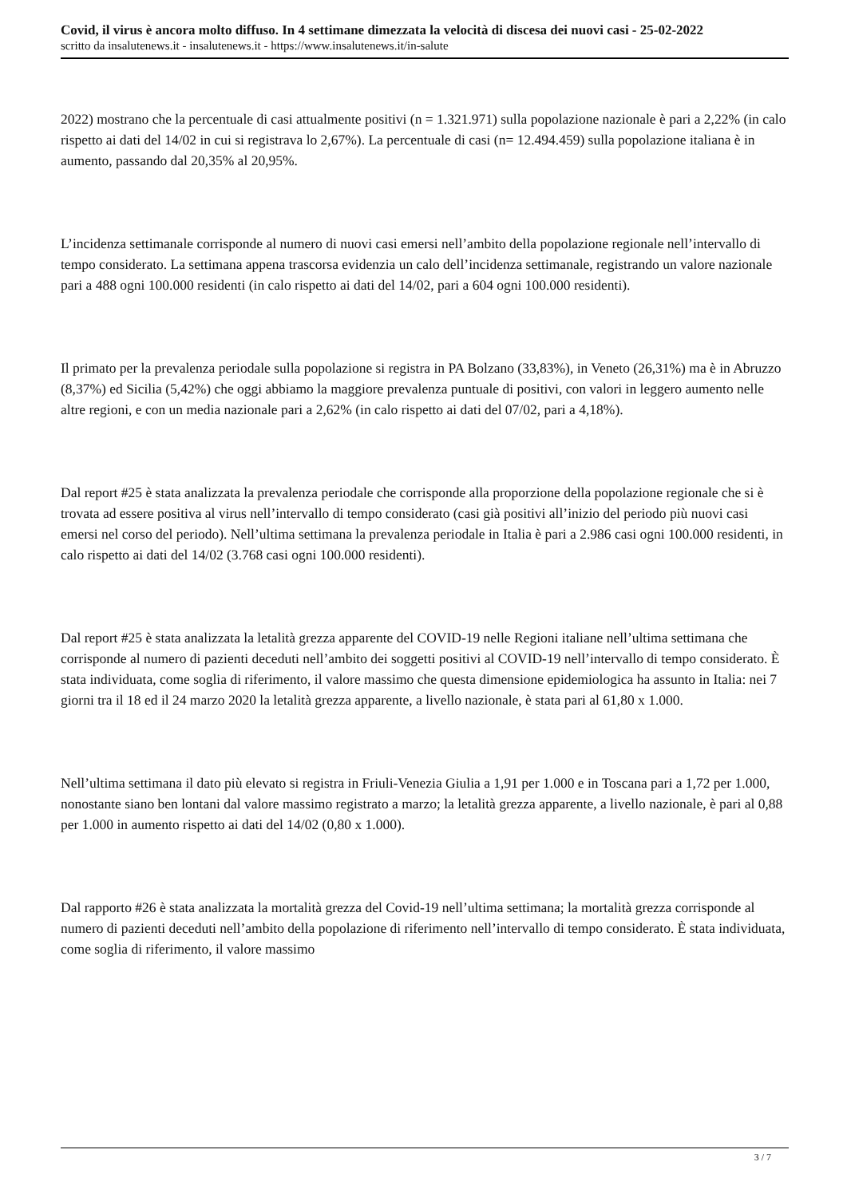Covid, il virus è ancora molto diffuso. In 4 settimane dimezzata la velocità di discesa dei nuovi casi - 25-02-2022
scritto da insalutenews.it - insalutenews.it - https://www.insalutenews.it/in-salute
2022) mostrano che la percentuale di casi attualmente positivi (n = 1.321.971) sulla popolazione nazionale è pari a 2,22% (in calo rispetto ai dati del 14/02 in cui si registrava lo 2,67%). La percentuale di casi (n= 12.494.459) sulla popolazione italiana è in aumento, passando dal 20,35% al 20,95%.
L’incidenza settimanale corrisponde al numero di nuovi casi emersi nell’ambito della popolazione regionale nell’intervallo di tempo considerato. La settimana appena trascorsa evidenzia un calo dell’incidenza settimanale, registrando un valore nazionale pari a 488 ogni 100.000 residenti (in calo rispetto ai dati del 14/02, pari a 604 ogni 100.000 residenti).
Il primato per la prevalenza periodale sulla popolazione si registra in PA Bolzano (33,83%), in Veneto (26,31%) ma è in Abruzzo (8,37%) ed Sicilia (5,42%) che oggi abbiamo la maggiore prevalenza puntuale di positivi, con valori in leggero aumento nelle altre regioni, e con un media nazionale pari a 2,62% (in calo rispetto ai dati del 07/02, pari a 4,18%).
Dal report #25 è stata analizzata la prevalenza periodale che corrisponde alla proporzione della popolazione regionale che si è trovata ad essere positiva al virus nell’intervallo di tempo considerato (casi già positivi all’inizio del periodo più nuovi casi emersi nel corso del periodo). Nell’ultima settimana la prevalenza periodale in Italia è pari a 2.986 casi ogni 100.000 residenti, in calo rispetto ai dati del 14/02 (3.768 casi ogni 100.000 residenti).
Dal report #25 è stata analizzata la letalità grezza apparente del COVID-19 nelle Regioni italiane nell’ultima settimana che corrisponde al numero di pazienti deceduti nell’ambito dei soggetti positivi al COVID-19 nell’intervallo di tempo considerato. È stata individuata, come soglia di riferimento, il valore massimo che questa dimensione epidemiologica ha assunto in Italia: nei 7 giorni tra il 18 ed il 24 marzo 2020 la letalità grezza apparente, a livello nazionale, è stata pari al 61,80 x 1.000.
Nell’ultima settimana il dato più elevato si registra in Friuli-Venezia Giulia a 1,91 per 1.000 e in Toscana pari a 1,72 per 1.000, nonostante siano ben lontani dal valore massimo registrato a marzo; la letalità grezza apparente, a livello nazionale, è pari al 0,88 per 1.000 in aumento rispetto ai dati del 14/02 (0,80 x 1.000).
Dal rapporto #26 è stata analizzata la mortalità grezza del Covid-19 nell’ultima settimana; la mortalità grezza corrisponde al numero di pazienti deceduti nell’ambito della popolazione di riferimento nell’intervallo di tempo considerato. È stata individuata, come soglia di riferimento, il valore massimo
3 / 7